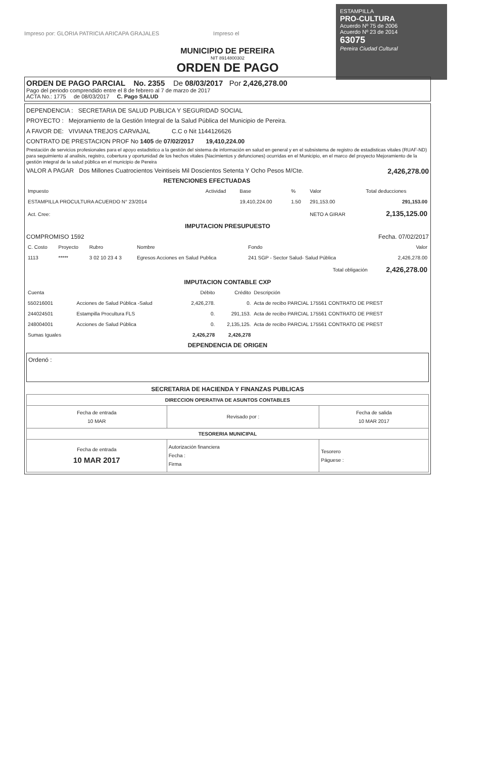ESTAMPILLA
PRO-CULTURA
Acuerdo Nº 75 de 2006
Acuerdo Nº 23 de 2014
63075
Pereira Ciudad Cultural
Impreso por: GLORIA PATRICIA ARICAPA GRAJALES Impreso el
MUNICIPIO DE PEREIRA
NIT 8914800302
ORDEN DE PAGO
ORDEN DE PAGO PARCIAL No. 2355 De 08/03/2017 Por 2,426,278.00
Pago del periodo comprendido entre el 8 de febrero al 7 de marzo de 2017
ACTA No.: 1775 de 08/03/2017 C. Pago SALUD
DEPENDENCIA : SECRETARIA DE SALUD PUBLICA Y SEGURIDAD SOCIAL
PROYECTO : Mejoramiento de la Gestión Integral de la Salud Pública del Municipio de Pereira.
A FAVOR DE: VIVIANA TREJOS CARVAJAL C.C o Nit 1144126626
CONTRATO DE PRESTACION PROF No 1405 de 07/02/2017 19,410,224.00
Prestación de servicios profesionales para el apoyo estadistico a la gestión del sistema de información en salud en general y en el subsistema de registro de estadisticas vitales (RUAF-ND) para seguimiento al analisis, registro, cobertura y oportunidad de los hechos vitales (Nacimientos y defunciones) ocurridas en el Municipio, en el marco del proyecto Mejoramiento de la gestión integral de la salud pública en el municipio de Pereira
VALOR A PAGAR Dos Millones Cuatrocientos Veintiseis Mil Doscientos Setenta Y Ocho Pesos M/Cte. 2,426,278.00
RETENCIONES EFECTUADAS
| Impuesto | Actividad | Base | % | Valor | Total deducciones |
| --- | --- | --- | --- | --- | --- |
| ESTAMPILLA PROCULTURA ACUERDO N° 23/2014 | | 19,410,224.00 | 1.50 | 291,153.00 | 291,153.00 |
| Act. Cree: | | | | NETO A GIRAR | 2,135,125.00 |
IMPUTACION PRESUPUESTO
COMPROMISO 1592 Fecha. 07/02/2017
| C. Costo | Proyecto | Rubro | Nombre | Fondo | Valor |
| --- | --- | --- | --- | --- | --- |
| 1113 | ***** | 3 02 10 23 4 3 | Egresos Acciones en Salud Publica | 241 SGP - Sector Salud- Salud Pública | 2,426,278.00 |
| Total obligación | | | | | 2,426,278.00 |
IMPUTACION CONTABLE CXP
| Cuenta | | Débito | Crédito | Descripción |
| --- | --- | --- | --- | --- |
| 550216001 | Acciones de Salud Pública -Salud | 2,426,278. | 0. | Acta de recibo PARCIAL 175561 CONTRATO DE PREST |
| 244024501 | Estampilla Procultura FLS | 0. | 291,153. | Acta de recibo PARCIAL 175561 CONTRATO DE PREST |
| 248004001 | Acciones de Salud Pública | 0. | 2,135,125. | Acta de recibo PARCIAL 175561 CONTRATO DE PREST |
| Sumas Iguales | | 2,426,278 | 2,426,278 | |
DEPENDENCIA DE ORIGEN
Ordenó :
SECRETARIA DE HACIENDA Y FINANZAS PUBLICAS
| DIRECCION OPERATIVA DE ASUNTOS CONTABLES | | |
| --- | --- | --- |
| Fecha de entrada 10 MAR | Revisado por : | Fecha de salida 10 MAR 2017 |
| TESORERIA MUNICIPAL | | |
| Fecha de entrada 10 MAR 2017 | Autorización financiera Fecha : Firma | Tesorero Páguese : |